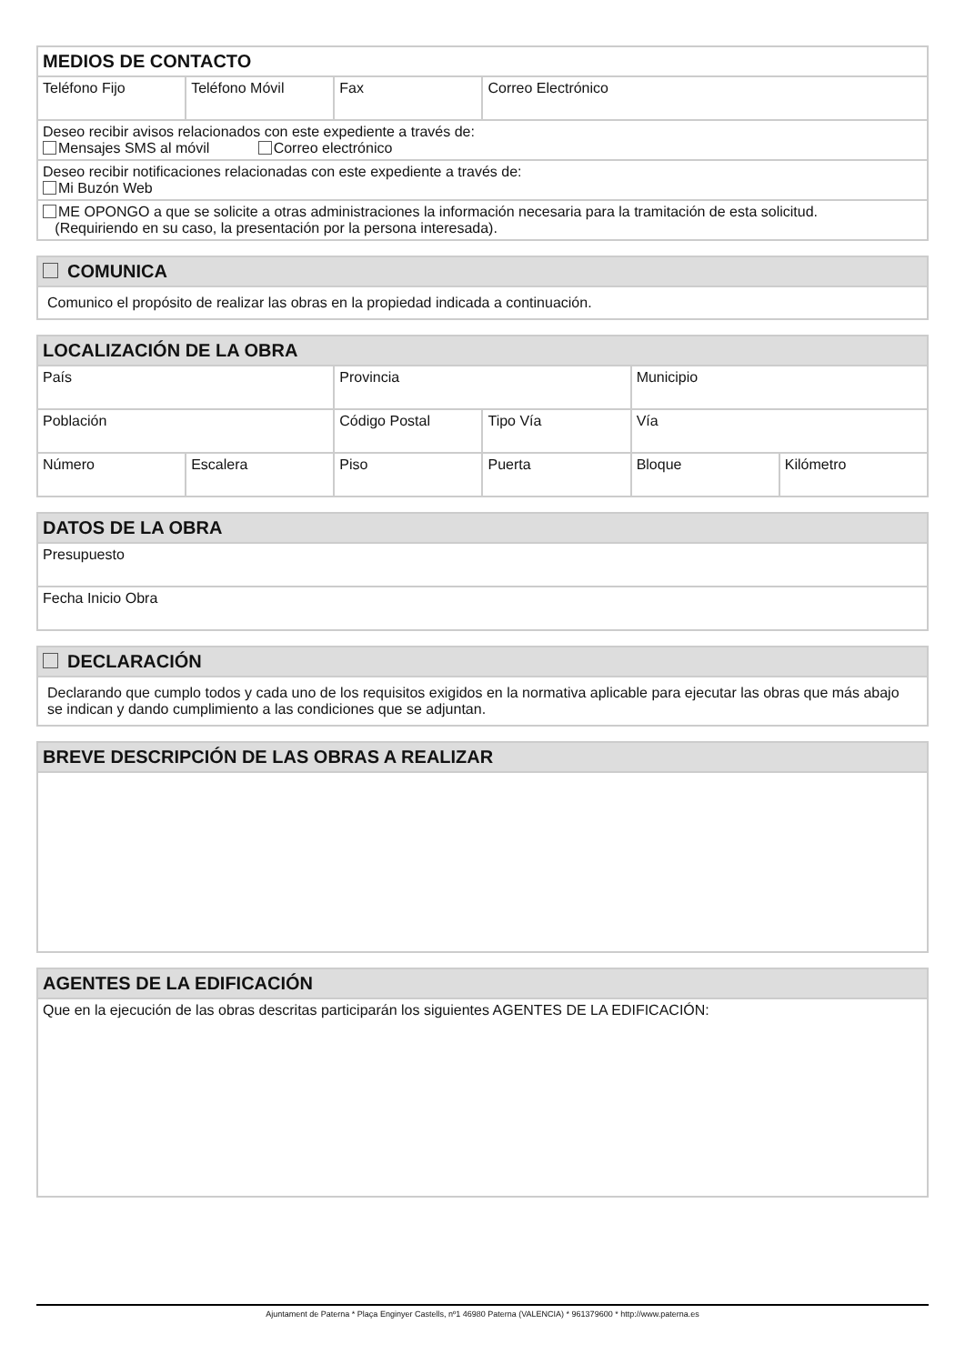| MEDIOS DE CONTACTO | | | |
| --- | --- | --- | --- |
| Teléfono Fijo | Teléfono Móvil | Fax | Correo Electrónico |
| Deseo recibir avisos relacionados con este expediente a través de: Mensajes SMS al móvil Correo electrónico | | | |
| Deseo recibir notificaciones relacionadas con este expediente a través de: Mi Buzón Web | | | |
| ME OPONGO a que se solicite a otras administraciones la información necesaria para la tramitación de esta solicitud. (Requiriendo en su caso, la presentación por la persona interesada). | | | |
| COMUNICA |
| --- |
| Comunico el propósito de realizar las obras en la propiedad indicada a continuación. |
| LOCALIZACIÓN DE LA OBRA | | | | | |
| --- | --- | --- | --- | --- | --- |
| País | | Provincia | | Municipio | |
| Población | | Código Postal | Tipo Vía | Vía | |
| Número | Escalera | Piso | Puerta | Bloque | Kilómetro |
| DATOS DE LA OBRA |
| --- |
| Presupuesto |
| Fecha Inicio Obra |
| DECLARACIÓN |
| --- |
| Declarando que cumplo todos y cada uno de los requisitos exigidos en la normativa aplicable para ejecutar las obras que más abajo se indican y dando cumplimiento a las condiciones que se adjuntan. |
| BREVE DESCRIPCIÓN DE LAS OBRAS A REALIZAR |
| --- |
| AGENTES DE LA EDIFICACIÓN |
| --- |
| Que en la ejecución de las obras descritas participarán los siguientes AGENTES DE LA EDIFICACIÓN: |
Ajuntament de Paterna * Plaça Enginyer Castells, nº1 46980 Paterna (VALENCIA) * 961379600 * http://www.paterna.es